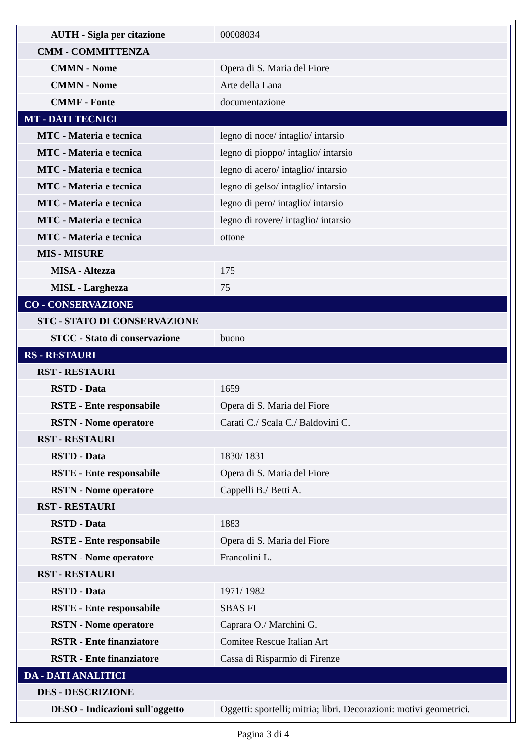| AUTH - Sigla per citazione | 00008034 |
| CMM - COMMITTENZA | |
| CMMN - Nome | Opera di S. Maria del Fiore |
| CMMN - Nome | Arte della Lana |
| CMMF - Fonte | documentazione |
| MT - DATI TECNICI | |
| MTC - Materia e tecnica | legno di noce/ intaglio/ intarsio |
| MTC - Materia e tecnica | legno di pioppo/ intaglio/ intarsio |
| MTC - Materia e tecnica | legno di acero/ intaglio/ intarsio |
| MTC - Materia e tecnica | legno di gelso/ intaglio/ intarsio |
| MTC - Materia e tecnica | legno di pero/ intaglio/ intarsio |
| MTC - Materia e tecnica | legno di rovere/ intaglio/ intarsio |
| MTC - Materia e tecnica | ottone |
| MIS - MISURE | |
| MISA - Altezza | 175 |
| MISL - Larghezza | 75 |
| CO - CONSERVAZIONE | |
| STC - STATO DI CONSERVAZIONE | |
| STCC - Stato di conservazione | buono |
| RS - RESTAURI | |
| RST - RESTAURI | |
| RSTD - Data | 1659 |
| RSTE - Ente responsabile | Opera di S. Maria del Fiore |
| RSTN - Nome operatore | Carati C./ Scala C./ Baldovini C. |
| RST - RESTAURI | |
| RSTD - Data | 1830/ 1831 |
| RSTE - Ente responsabile | Opera di S. Maria del Fiore |
| RSTN - Nome operatore | Cappelli B./ Betti A. |
| RST - RESTAURI | |
| RSTD - Data | 1883 |
| RSTE - Ente responsabile | Opera di S. Maria del Fiore |
| RSTN - Nome operatore | Francolini L. |
| RST - RESTAURI | |
| RSTD - Data | 1971/ 1982 |
| RSTE - Ente responsabile | SBAS FI |
| RSTN - Nome operatore | Caprara O./ Marchini G. |
| RSTR - Ente finanziatore | Comitee Rescue Italian Art |
| RSTR - Ente finanziatore | Cassa di Risparmio di Firenze |
| DA - DATI ANALITICI | |
| DES - DESCRIZIONE | |
| DESO - Indicazioni sull'oggetto | Oggetti: sportelli; mitria; libri. Decorazioni: motivi geometrici. |
Pagina 3 di 4